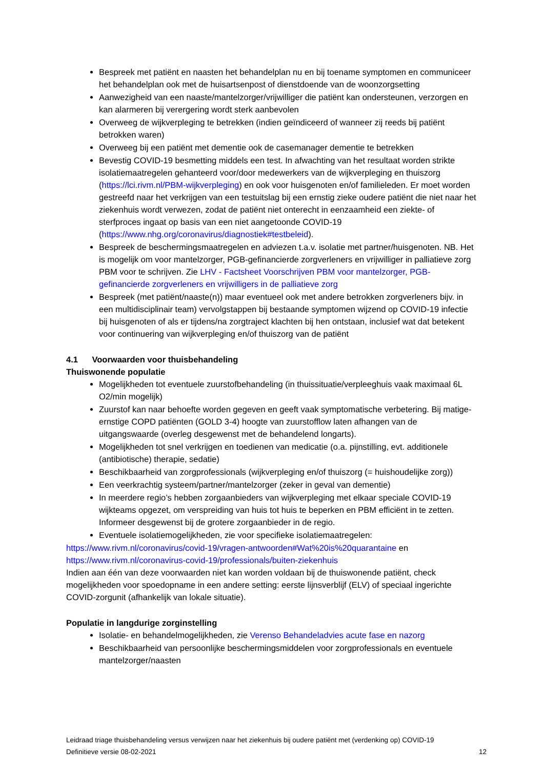Bespreek met patiënt en naasten het behandelplan nu en bij toename symptomen en communiceer het behandelplan ook met de huisartsenpost of dienstdoende van de woonzorgsetting
Aanwezigheid van een naaste/mantelzorger/vrijwilliger die patiënt kan ondersteunen, verzorgen en kan alarmeren bij verergering wordt sterk aanbevolen
Overweeg de wijkverpleging te betrekken (indien geïndiceerd of wanneer zij reeds bij patiënt betrokken waren)
Overweeg bij een patiënt met dementie ook de casemanager dementie te betrekken
Bevestig COVID-19 besmetting middels een test. In afwachting van het resultaat worden strikte isolatiemaatregelen gehanteerd voor/door medewerkers van de wijkverpleging en thuiszorg (https://lci.rivm.nl/PBM-wijkverpleging) en ook voor huisgenoten en/of familieleden. Er moet worden gestreefd naar het verkrijgen van een testuitslag bij een ernstig zieke oudere patiënt die niet naar het ziekenhuis wordt verwezen, zodat de patiënt niet onterecht in eenzaamheid een ziekte- of sterfproces ingaat op basis van een niet aangetoonde COVID-19 (https://www.nhg.org/coronavirus/diagnostiek#testbeleid).
Bespreek de beschermingsmaatregelen en adviezen t.a.v. isolatie met partner/huisgenoten. NB. Het is mogelijk om voor mantelzorger, PGB-gefinancierde zorgverleners en vrijwilliger in palliatieve zorg PBM voor te schrijven. Zie LHV - Factsheet Voorschrijven PBM voor mantelzorger, PGB-gefinancierde zorgverleners en vrijwilligers in de palliatieve zorg
Bespreek (met patiënt/naaste(n)) maar eventueel ook met andere betrokken zorgverleners bijv. in een multidisciplinair team) vervolgstappen bij bestaande symptomen wijzend op COVID-19 infectie bij huisgenoten of als er tijdens/na zorgtraject klachten bij hen ontstaan, inclusief wat dat betekent voor continuering van wijkverpleging en/of thuiszorg van de patiënt
4.1 Voorwaarden voor thuisbehandeling
Thuiswonende populatie
Mogelijkheden tot eventuele zuurstofbehandeling (in thuissituatie/verpleeghuis vaak maximaal 6L O2/min mogelijk)
Zuurstof kan naar behoefte worden gegeven en geeft vaak symptomatische verbetering. Bij matige-ernstige COPD patiënten (GOLD 3-4) hoogte van zuurstofflow laten afhangen van de uitgangswaarde (overleg desgewenst met de behandelend longarts).
Mogelijkheden tot snel verkrijgen en toedienen van medicatie (o.a. pijnstilling, evt. additionele (antibiotische) therapie, sedatie)
Beschikbaarheid van zorgprofessionals (wijkverpleging en/of thuiszorg (= huishoudelijke zorg))
Een veerkrachtig systeem/partner/mantelzorger (zeker in geval van dementie)
In meerdere regio’s hebben zorgaanbieders van wijkverpleging met elkaar speciale COVID-19 wijkteams opgezet, om verspreiding van huis tot huis te beperken en PBM efficiënt in te zetten. Informeer desgewenst bij de grotere zorgaanbieder in de regio.
Eventuele isolatiemogelijkheden, zie voor specifieke isolatiemaatregelen:
https://www.rivm.nl/coronavirus/covid-19/vragen-antwoorden#Wat%20is%20quarantaine en https://www.rivm.nl/coronavirus-covid-19/professionals/buiten-ziekenhuis
Indien aan één van deze voorwaarden niet kan worden voldaan bij de thuiswonende patiënt, check mogelijkheden voor spoedopname in een andere setting: eerste lijnsverblijf (ELV) of speciaal ingerichte COVID-zorgunit (afhankelijk van lokale situatie).
Populatie in langdurige zorginstelling
Isolatie- en behandelmogelijkheden, zie Verenso Behandeladvies acute fase en nazorg
Beschikbaarheid van persoonlijke beschermingsmiddelen voor zorgprofessionals en eventuele mantelzorger/naasten
Leidraad triage thuisbehandeling versus verwijzen naar het ziekenhuis bij oudere patiënt met (verdenking op) COVID-19
Definitieve versie 08-02-2021 12